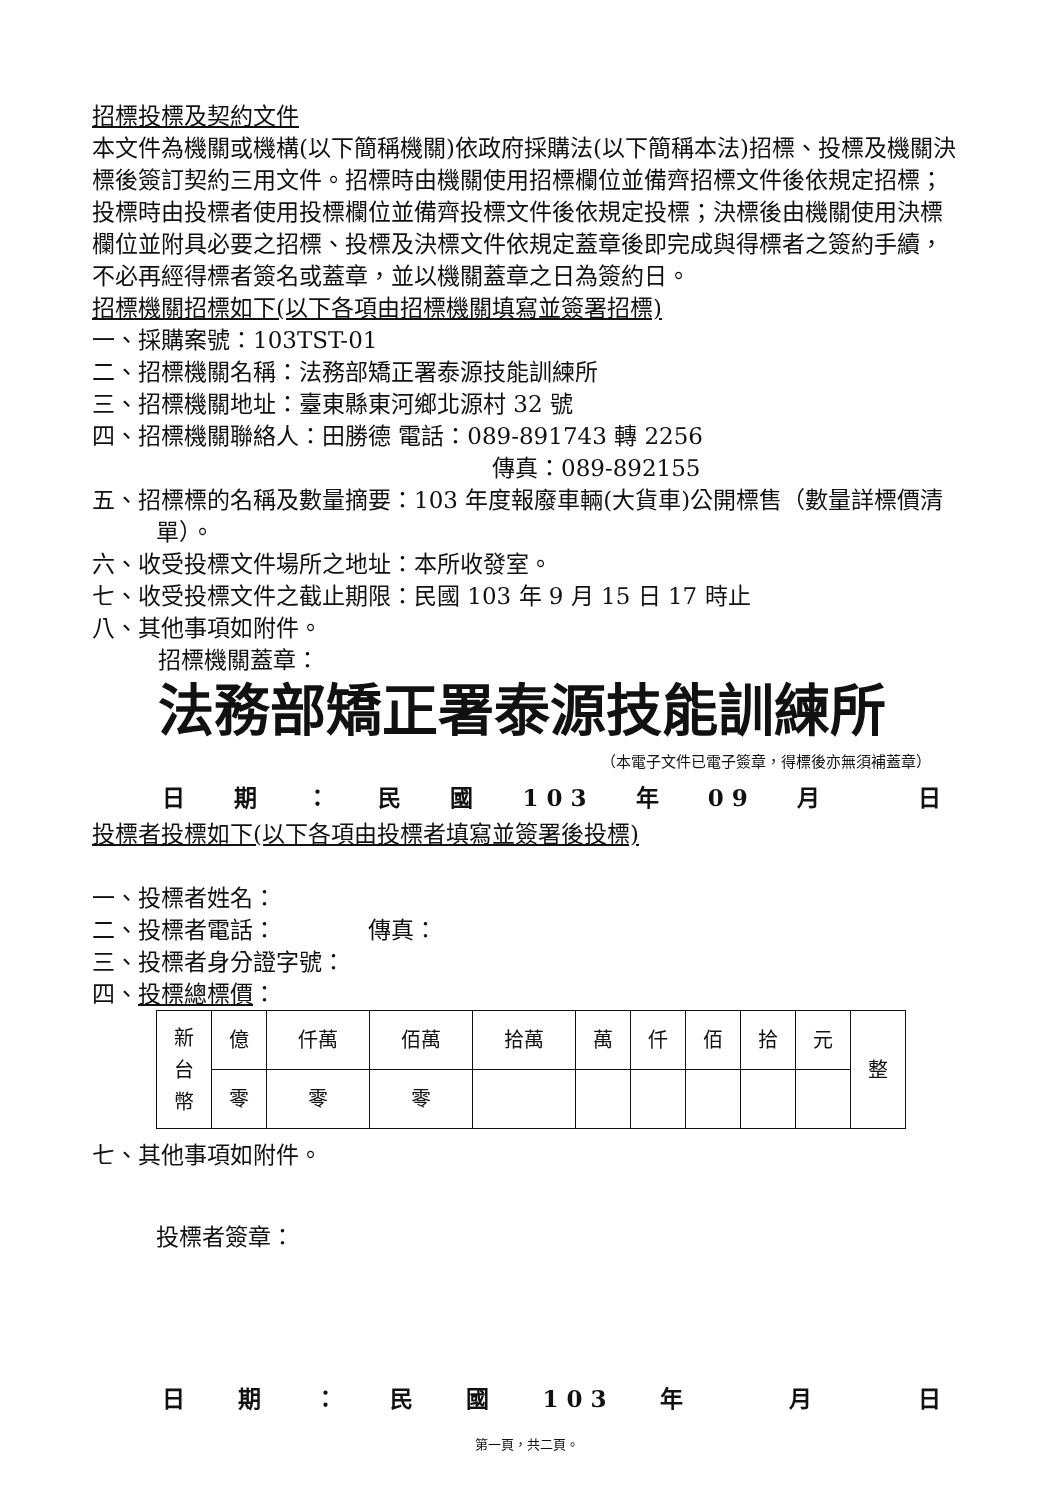招標投標及契約文件
本文件為機關或機構(以下簡稱機關)依政府採購法(以下簡稱本法)招標、投標及機關決標後簽訂契約三用文件。招標時由機關使用招標欄位並備齊招標文件後依規定招標；投標時由投標者使用投標欄位並備齊投標文件後依規定投標；決標後由機關使用決標欄位並附具必要之招標、投標及決標文件依規定蓋章後即完成與得標者之簽約手續，不必再經得標者簽名或蓋章，並以機關蓋章之日為簽約日。
招標機關招標如下(以下各項由招標機關填寫並簽署招標)
一、採購案號：103TST-01
二、招標機關名稱：法務部矯正署泰源技能訓練所
三、招標機關地址：臺東縣東河鄉北源村 32 號
四、招標機關聯絡人：田勝德 電話：089-891743 轉 2256
傳真：089-892155
五、招標標的名稱及數量摘要：103 年度報廢車輛(大貨車)公開標售（數量詳標價清單）。
六、收受投標文件場所之地址：本所收發室。
七、收受投標文件之截止期限：民國 103 年 9 月 15 日 17 時止
八、其他事項如附件。
招標機關蓋章：
法務部矯正署泰源技能訓練所
（本電子文件已電子簽章，得標後亦無須補蓋章）
日期 ： 民國 1 0 3 年 0 9 月 日
投標者投標如下(以下各項由投標者填寫並簽署後投標)
一、投標者姓名：
二、投標者電話：　　　　傳真：
三、投標者身分證字號：
四、投標總標價：
| 新 台 幣 | 億 | 仟萬 | 佰萬 | 拾萬 | 萬 | 仟 | 佰 | 拾 | 元 | 整 |
| | 零 | 零 | 零 | | | | | | | |
七、其他事項如附件。
投標者簽章：
日期 ： 民國 1 0 3 年 月 日
第一頁，共二頁。